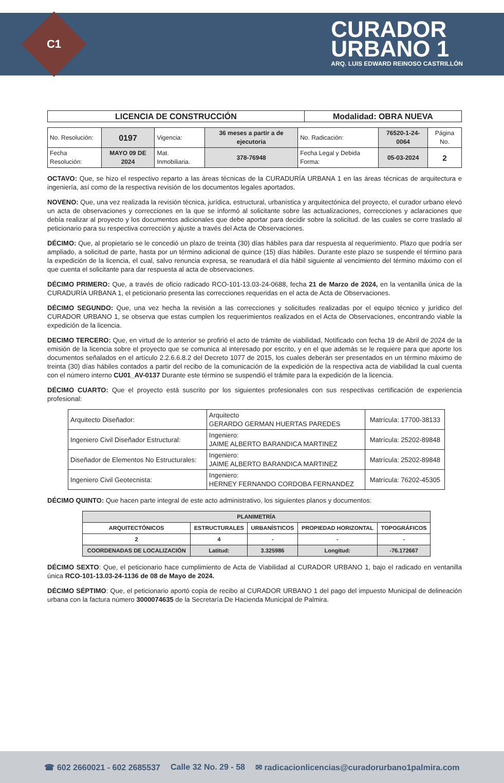C1
CURADOR
URBANO 1
ARQ. LUIS EDWARD REINOSO CASTRILLÓN
| LICENCIA DE CONSTRUCCIÓN | Modalidad: OBRA NUEVA |
| No. Resolución: | 0197 | Vigencia: | 36 meses a partir a de ejecutoria | No. Radicación: | 76520-1-24-0064 | Página No. |
| Fecha Resolución: | MAYO 09 DE 2024 | Mat. Inmobiliaria. | 378-76948 | Fecha Legal y Debida Forma: | 05-03-2024 | 2 |
OCTAVO: Que, se hizo el respectivo reparto a las áreas técnicas de la CURADURÍA URBANA 1 en las áreas técnicas de arquitectura e ingeniería, así como de la respectiva revisión de los documentos legales aportados.
NOVENO: Que, una vez realizada la revisión técnica, jurídica, estructural, urbanística y arquitectónica del proyecto, el curador urbano elevó un acta de observaciones y correcciones en la que se informó al solicitante sobre las actualizaciones, correcciones y aclaraciones que debía realizar al proyecto y los documentos adicionales que debe aportar para decidir sobre la solicitud. de las cuales se corre traslado al peticionario para su respectiva corrección y ajuste a través del Acta de Observaciones.
DÉCIMO: Que, al propietario se le concedió un plazo de treinta (30) días hábiles para dar respuesta al requerimiento. Plazo que podría ser ampliado, a solicitud de parte, hasta por un término adicional de quince (15) días hábiles. Durante este plazo se suspende el término para la expedición de la licencia, el cual, salvo renuncia expresa, se reanudará el día hábil siguiente al vencimiento del término máximo con el que cuenta el solicitante para dar respuesta al acta de observaciones.
DÉCIMO PRIMERO: Que, a través de oficio radicado RCO-101-13.03-24-0688, fecha 21 de Marzo de 2024, en la ventanilla única de la CURADURÍA URBANA 1, el peticionario presenta las correcciones requeridas en el acta de Acta de Observaciones.
DÉCIMO SEGUNDO: Que, una vez hecha la revisión a las correcciones y solicitudes realizadas por el equipo técnico y jurídico del CURADOR URBANO 1, se observa que estas cumplen los requerimientos realizados en el Acta de Observaciones, encontrando viable la expedición de la licencia.
DECIMO TERCERO: Que, en virtud de lo anterior se profirió el acto de trámite de viabilidad, Notificado con fecha 19 de Abril de 2024 de la emisión de la licencia sobre el proyecto que se comunica al interesado por escrito, y en el que además se le requiere para que aporte los documentos señalados en el artículo 2.2.6.6.8.2 del Decreto 1077 de 2015, los cuales deberán ser presentados en un término máximo de treinta (30) días hábiles contados a partir del recibo de la comunicación de la expedición de la respectiva acta de viabilidad la cual cuenta con el número interno CU01_AV-0137 Durante este término se suspendió el trámite para la expedición de la licencia.
DÉCIMO CUARTO: Que el proyecto está suscrito por los siguientes profesionales con sus respectivas certificación de experiencia profesional:
| Arquitecto Diseñador: | Arquitecto GERARDO GERMAN HUERTAS PAREDES | Matrícula: 17700-38133 |
| Ingeniero Civil Diseñador Estructural: | Ingeniero: JAIME ALBERTO BARANDICA MARTINEZ | Matrícula: 25202-89848 |
| Diseñador de Elementos No Estructurales: | Ingeniero: JAIME ALBERTO BARANDICA MARTINEZ | Matrícula: 25202-89848 |
| Ingeniero Civil Geotecnista: | Ingeniero: HERNEY FERNANDO CORDOBA FERNANDEZ | Matrícula: 76202-45305 |
DÉCIMO QUINTO: Que hacen parte integral de este acto administrativo, los siguientes planos y documentos:
| PLANIMETRÍA | | | | |
| --- | --- | --- | --- | --- |
| ARQUITECTÓNICOS | ESTRUCTURALES | URBANÍSTICOS | PROPIEDAD HORIZONTAL | TOPOGRÁFICOS |
| 2 | 4 | - | - | - |
| COORDENADAS DE LOCALIZACIÓN | Latitud: | 3.325986 | Longitud: | -76.172667 |
DÉCIMO SEXTO: Que, el peticionario hace cumplimiento de Acta de Viabilidad al CURADOR URBANO 1, bajo el radicado en ventanilla única RCO-101-13.03-24-1136 de 08 de Mayo de 2024.
DÉCIMO SÉPTIMO: Que, el peticionario aportó copia de recibo al CURADOR URBANO 1 del pago del impuesto Municipal de delineación urbana con la factura número 3000074635 de la Secretaría De Hacienda Municipal de Palmira.
☎ 602 2660021 - 602 2685537 Calle 32 No. 29 - 58 ✉ radicacionlicencias@curadorurbano1palmira.com